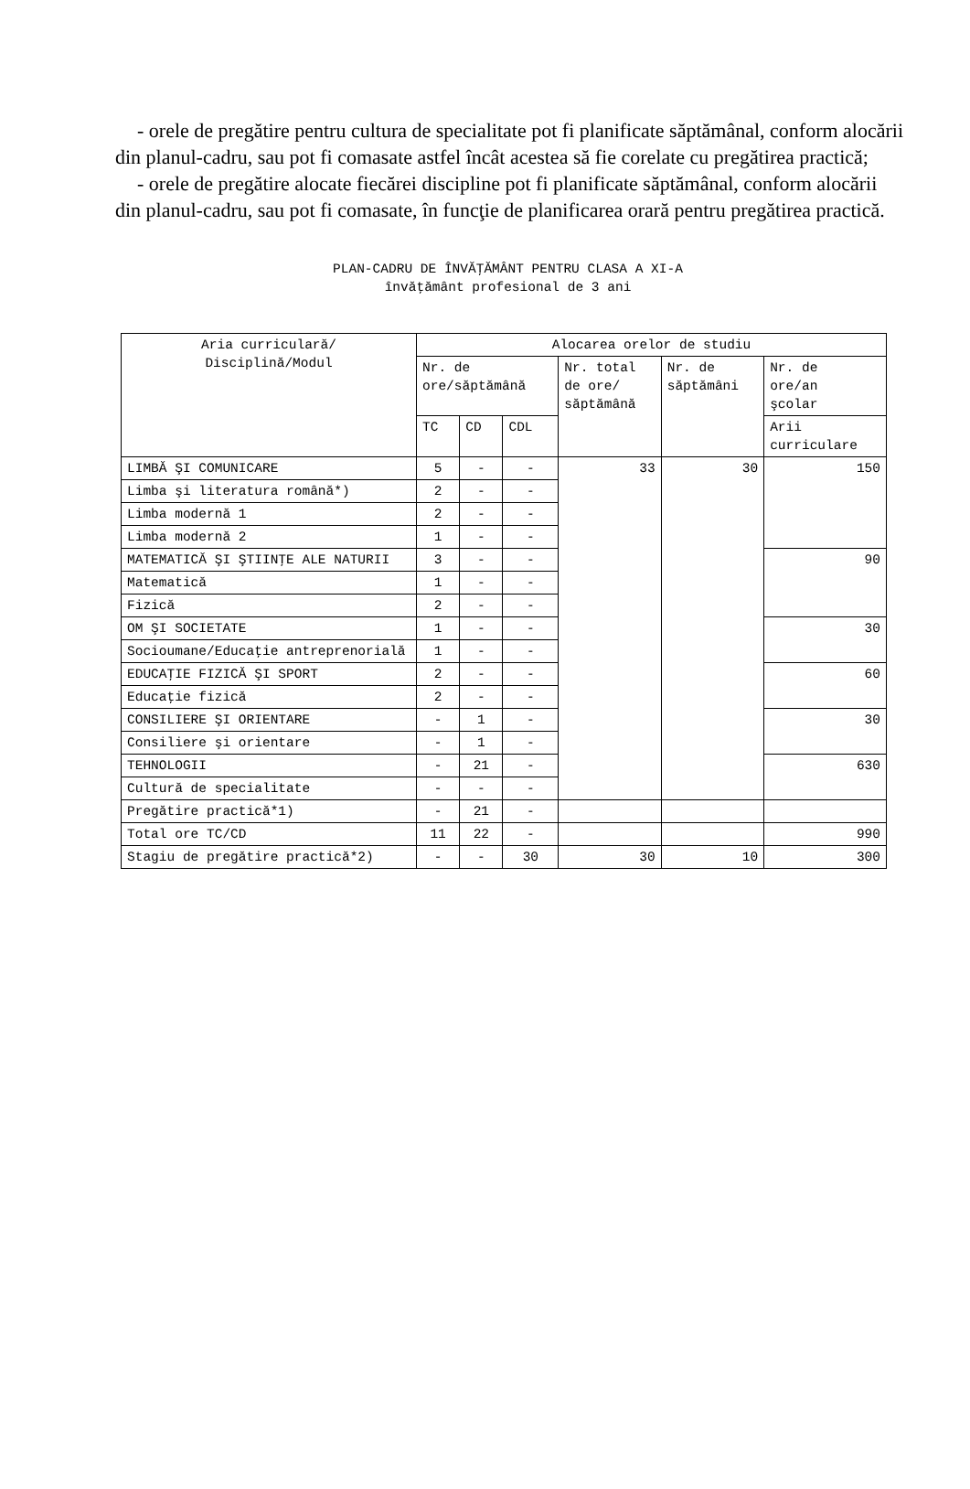- orele de pregătire pentru cultura de specialitate pot fi planificate săptămânal, conform alocării din planul-cadru, sau pot fi comasate astfel încât acestea să fie corelate cu pregătirea practică;
- orele de pregătire alocate fiecărei discipline pot fi planificate săptămânal, conform alocării din planul-cadru, sau pot fi comasate, în funcţie de planificarea orară pentru pregătirea practică.
PLAN-CADRU DE ÎNVĂŢĂMÂNT PENTRU CLASA A XI-A
învăţământ profesional de 3 ani
| Aria curriculară/ Disciplină/Modul | Alocarea orelor de studiu | | | | | |
| --- | --- | --- | --- | --- | --- | --- |
| | Nr. de ore/săptămână | | | Nr. total de ore/ săptămână | Nr. de săptămâni | Nr. de ore/an şcolar |
| | TC | CD | CDL | | | Arii curriculare |
| LIMBĂ ŞI COMUNICARE | 5 | - | - | 33 | 30 | 150 |
| Limba şi literatura română*) | 2 | - | - | | | |
| Limba modernă 1 | 2 | - | - | | | |
| Limba modernă 2 | 1 | - | - | | | |
| MATEMATICĂ ŞI ŞTIINŢE ALE NATURII | 3 | - | - | | | 90 |
| Matematică | 1 | - | - | | | |
| Fizică | 2 | - | - | | | |
| OM ŞI SOCIETATE | 1 | - | - | | | 30 |
| Socioumane/Educaţie antreprenorială | 1 | - | - | | | |
| EDUCAŢIE FIZICĂ ŞI SPORT | 2 | - | - | | | 60 |
| Educaţie fizică | 2 | - | - | | | |
| CONSILIERE ŞI ORIENTARE | - | 1 | - | | | 30 |
| Consiliere şi orientare | - | 1 | - | | | |
| TEHNOLOGII | - | 21 | - | | | 630 |
| Cultură de specialitate | - | - | - | | | |
| Pregătire practică*1) | - | 21 | - | | | |
| Total ore TC/CD | 11 | 22 | - | | | 990 |
| Stagiu de pregătire practică*2) | - | - | 30 | 30 | 10 | 300 |